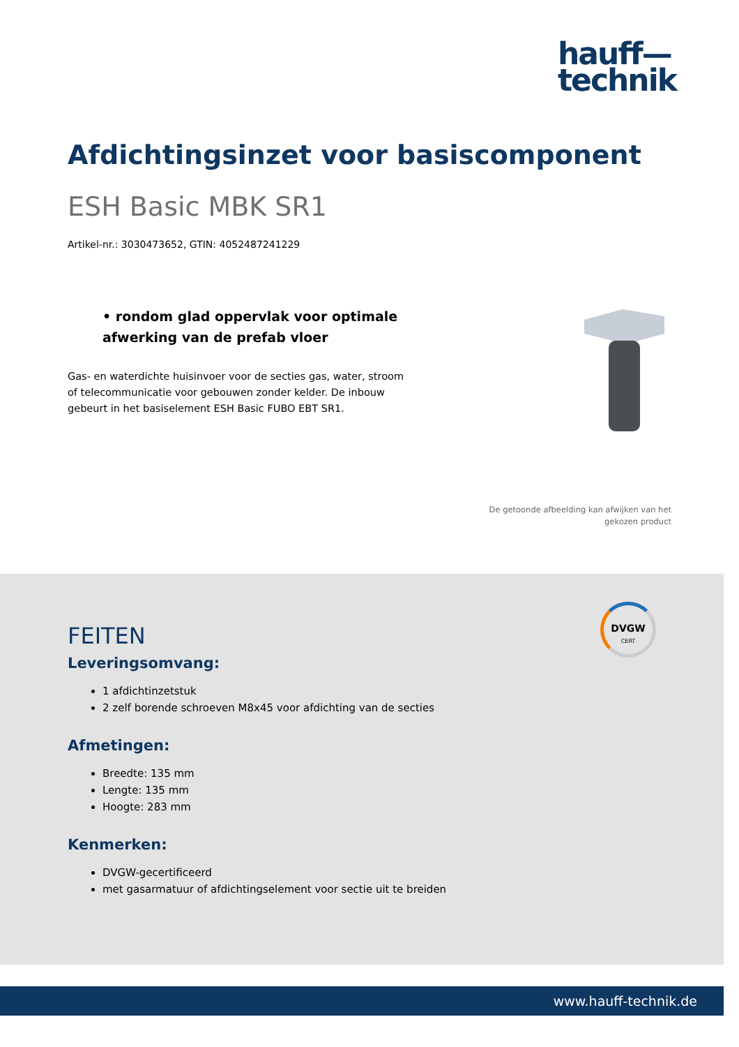hauff—
technik
Afdichtingsinzet voor basiscomponent
ESH Basic MBK SR1
Artikel-nr.: 3030473652, GTIN: 4052487241229
• rondom glad oppervlak voor optimale afwerking van de prefab vloer
Gas- en waterdichte huisinvoer voor de secties gas, water, stroom of telecommunicatie voor gebouwen zonder kelder. De inbouw gebeurt in het basiselement ESH Basic FUBO EBT SR1.
De getoonde afbeelding kan afwijken van het gekozen product
DVGW
CERT
FEITEN
Leveringsomvang:
1 afdichtinzetstuk
2 zelf borende schroeven M8x45 voor afdichting van de secties
Afmetingen:
Breedte: 135 mm
Lengte: 135 mm
Hoogte: 283 mm
Kenmerken:
DVGW-gecertificeerd
met gasarmatuur of afdichtingselement voor sectie uit te breiden
www.hauff-technik.de